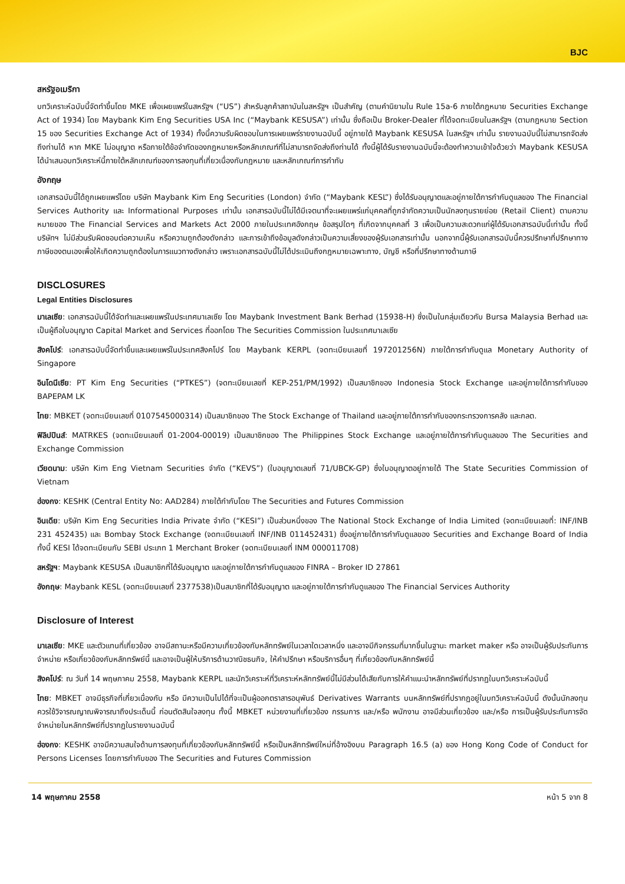BJC
สหรัฐอเมริกา
บทวิเคราะห์ฉบับนี้จัดทำขึ้นโดย MKE เพื่อเผยแพร่ในสหรัฐฯ (“US”) สำหรับลูกค้าสถาบันในสหรัฐฯ เป็นสำคัญ (ตามคำนิยามใน Rule 15a-6 ภายใต้กฎหมาย Securities Exchange Act of 1934) โดย Maybank Kim Eng Securities USA Inc (“Maybank KESUSA”) เท่านั้น ซึ่งถือเป็น Broker-Dealer ที่ได้จดทะเบียนในสหรัฐฯ (ตามกฎหมาย Section 15 ของ Securities Exchange Act of 1934) ทั้งนี้ความรับผิดชอบในการเผยแพร่รายงานฉบับนี้ อยู่ภายใต้ Maybank KESUSA ในสหรัฐฯ เท่านั้น รายงานฉบับนี้ไม่สามารถจัดส่งถึงท่านได้ หาก MKE ไม่อนุญาต หรือภายใต้ข้อจำกัดของกฎหมายหรือหลักเกณฑ์ที่ไม่สามารถจัดส่งถึงท่านได้ ทั้งนี้ผู้ได้รับรายงานฉบับนี้จะต้องทำความเข้าใจด้วยว่า Maybank KESUSA ได้นำเสนอบทวิเคราะห์นี้ภายใต้หลักเกณฑ์ของการลงทุนที่เกี่ยวเนื่องกับกฎหมาย และหลักเกณฑ์การกำกับ
อังกฤษ
เอกสารฉบับนี้ได้ถูกเผยแพร่โดย บริษัท Maybank Kim Eng Securities (London) จำกัด (“Maybank KESL”) ซึ่งได้รับอนุญาตและอยู่ภายใต้การกำกับดูแลของ The Financial Services Authority และ Informational Purposes เท่านั้น เอกสารฉบับนี้ไม่ได้มีเจตนาที่จะเผยแพร่แก่บุคคลที่ถูกจำกัดความเป็นนักลงทุนรายย่อย (Retail Client) ตามความหมายของ The Financial Services and Markets Act 2000 ภายในประเทศอังกฤษ ข้อสรุปใดๆ ที่เกิดจากบุคคลที่ 3 เพื่อเป็นความสะดวกแก่ผู้ได้รับเอกสารฉบับนี้เท่านั้น ทั้งนี้บริษัทฯ ไม่มีส่วนรับผิดชอบต่อความเห็น หรือความถูกต้องดังกล่าว และการเข้าถึงข้อมูลดังกล่าวเป็นความเสี่ยงของผู้รับเอกสารเท่านั้น นอกจากนี้ผู้รับเอกสารฉบับนี้ควรปรึกษาที่ปรึกษาทางภาษีของตนเองเพื่อให้เกิดความถูกต้องในการแนวทางดังกล่าว เพราะเอกสารฉบับนี้ไม่ได้ประเมินถึงกฎหมายเฉพาะทาง, บัญชี หรือที่ปรึกษาทางด้านภาษี
DISCLOSURES
Legal Entities Disclosures
มาเลเซีย: เอกสารฉบับนี้ได้จัดทำและเผยแพร่ในประเทศมาเลเซีย โดย Maybank Investment Bank Berhad (15938-H) ซึ่งเป็นในกลุ่มเดียวกับ Bursa Malaysia Berhad และเป็นผู้ถือใบอนุญาต Capital Market and Services ที่ออกโดย The Securities Commission ในประเทศมาเลเซีย
สิงคโปร์: เอกสารฉบับนี้จัดทำขึ้นและเผยแพร่ในประเทศสิงคโปร์ โดย Maybank KERPL (จดทะเบียนเลขที่ 197201256N) ภายใต้การกำกับดูแล Monetary Authority of Singapore
อินโดนีเซีย: PT Kim Eng Securities (“PTKES”) (จดทะเบียนเลขที่ KEP-251/PM/1992) เป็นสมาชิกของ Indonesia Stock Exchange และอยู่ภายใต้การกำกับของ BAPEPAM LK
ไทย: MBKET (จดทะเบียนเลขที่ 0107545000314) เป็นสมาชิกของ The Stock Exchange of Thailand และอยู่ภายใต้การกำกับของกระทรวงการคลัง และกลต.
ฟิลิปปินส์: MATRKES (จดทะเบียนเลขที่ 01-2004-00019) เป็นสมาชิกของ The Philippines Stock Exchange และอยู่ภายใต้การกำกับดูแลของ The Securities and Exchange Commission
เวียดนาม: บริษัท Kim Eng Vietnam Securities จำกัด (“KEVS”) (ใบอนุญาตเลขที่ 71/UBCK-GP) ซึ่งใบอนุญาตอยู่ภายใต้ The State Securities Commission of Vietnam
ฮ่องกง: KESHK (Central Entity No: AAD284) ภายใต้กำกับโดย The Securities and Futures Commission
อินเดีย: บริษัท Kim Eng Securities India Private จำกัด (“KESI”) เป็นส่วนหนึ่งของ The National Stock Exchange of India Limited (จดทะเบียนเลขที่: INF/INB 231 452435) และ Bombay Stock Exchange (จดทะเบียนเลขที่ INF/INB 011452431) ซึ่งอยู่ภายใต้การกำกับดูแลของ Securities and Exchange Board of India ทั้งนี้ KESI ได้จดทะเบียนกับ SEBI ประเภท 1 Merchant Broker (จดทะเบียนเลขที่ INM 000011708)
สหรัฐฯ: Maybank KESUSA เป็นสมาชิกที่ได้รับอนุญาต และอยู่ภายใต้การกำกับดูแลของ FINRA – Broker ID 27861
อังกฤษ: Maybank KESL (จดทะเบียนเลขที่ 2377538)เป็นสมาชิกที่ได้รับอนุญาต และอยู่ภายใต้การกำกับดูแลของ The Financial Services Authority
Disclosure of Interest
มาเลเซีย: MKE และตัวแทนที่เกี่ยวข้อง อาจมีสถานะหรือมีความเกี่ยวข้องกับหลักทรัพย์ในเวลาใดเวลาหนึ่ง และอาจมีกิจกรรมที่มากขึ้นในฐานะ market maker หรือ อาจเป็นผู้รับประกันการจำหน่าย หรือเกี่ยวข้องกับหลักทรัพย์นี้ และอาจเป็นผู้ให้บริการด้านวาณิชธนกิจ, ให้คำปรึกษา หรือบริการอื่นๆ ที่เกี่ยวข้องกับหลักทรัพย์นี้
สิงคโปร์: ณ วันที่ 14 พฤษภาคม 2558, Maybank KERPL และนักวิเคราะห์ที่วิเคราะห์หลักทรัพย์นี้ไม่มีส่วนได้เสียกับการให้คำแนะนำหลักทรัพย์ที่ปรากฏในบทวิเคราะห์ฉบับนี้
ไทย: MBKET อาจมีธุรกิจที่เกี่ยวเนื่องกับ หรือ มีความเป็นไปได้ที่จะเป็นผู้ออกตราสารอนุพันธ์ Derivatives Warrants บนหลักทรัพย์ที่ปรากฏอยู่ในบทวิเคราะห์ฉบับนี้ ดังนั้นนักลงทุนควรใช้วิจารณญาณพิจารณาถึงประเด็นนี้ ก่อนตัดสินใจลงทุน ทั้งนี้ MBKET หน่วยงานที่เกี่ยวข้อง กรรมการ และ/หรือ พนักงาน อาจมีส่วนเกี่ยวข้อง และ/หรือ การเป็นผู้รับประกันการจัดจำหน่ายในหลักทรัพย์ที่ปรากฏในรายงานฉบับนี้
ฮ่องกง: KESHK อาจมีความสนใจด้านการลงทุนที่เกี่ยวข้องกับหลักทรัพย์นี้ หรือเป็นหลักทรัพย์ใหม่ที่อ้างอิงบน Paragraph 16.5 (a) ของ Hong Kong Code of Conduct for Persons Licenses โดยการกำกับของ The Securities and Futures Commission
14 พฤษภาคม 2558 หน้า 5 จาก 8